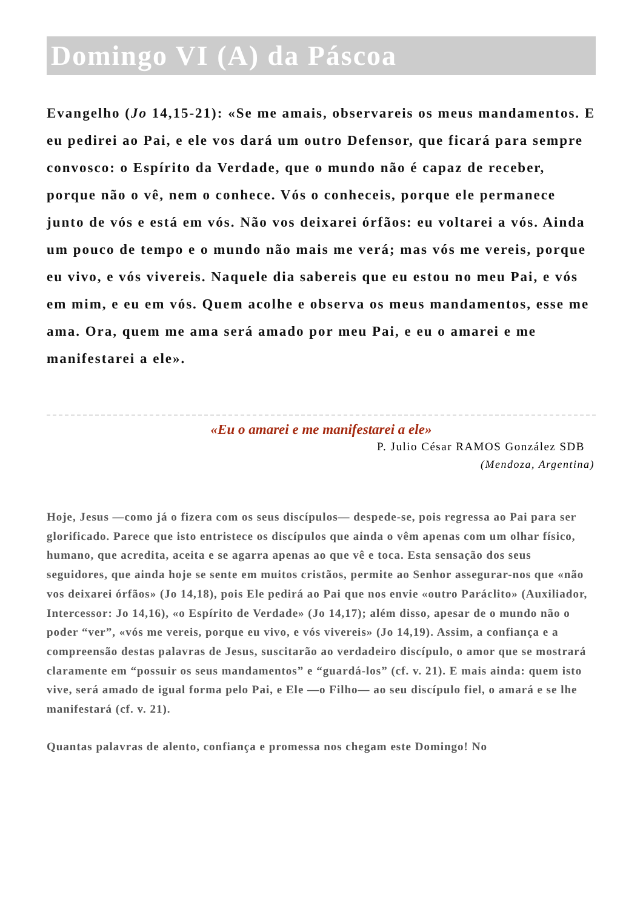Domingo VI (A) da Páscoa
Evangelho (Jo 14,15-21): «Se me amais, observareis os meus mandamentos. E eu pedirei ao Pai, e ele vos dará um outro Defensor, que ficará para sempre convosco: o Espírito da Verdade, que o mundo não é capaz de receber, porque não o vê, nem o conhece. Vós o conheceis, porque ele permanece junto de vós e está em vós. Não vos deixarei órfãos: eu voltarei a vós. Ainda um pouco de tempo e o mundo não mais me verá; mas vós me vereis, porque eu vivo, e vós vivereis. Naquele dia sabereis que eu estou no meu Pai, e vós em mim, e eu em vós. Quem acolhe e observa os meus mandamentos, esse me ama. Ora, quem me ama será amado por meu Pai, e eu o amarei e me manifestarei a ele».
«Eu o amarei e me manifestarei a ele»
P. Julio César RAMOS González SDB
(Mendoza, Argentina)
Hoje, Jesus —como já o fizera com os seus discípulos— despede-se, pois regressa ao Pai para ser glorificado. Parece que isto entristece os discípulos que ainda o vêm apenas com um olhar físico, humano, que acredita, aceita e se agarra apenas ao que vê e toca. Esta sensação dos seus seguidores, que ainda hoje se sente em muitos cristãos, permite ao Senhor assegurar-nos que «não vos deixarei órfãos» (Jo 14,18), pois Ele pedirá ao Pai que nos envie «outro Paráclito» (Auxiliador, Intercessor: Jo 14,16), «o Espírito de Verdade» (Jo 14,17); além disso, apesar de o mundo não o poder “ver”, «vós me vereis, porque eu vivo, e vós vivereis» (Jo 14,19). Assim, a confiança e a compreensão destas palavras de Jesus, suscitarão ao verdadeiro discípulo, o amor que se mostrará claramente em “possuir os seus mandamentos” e “guardá-los” (cf. v. 21). E mais ainda: quem isto vive, será amado de igual forma pelo Pai, e Ele —o Filho— ao seu discípulo fiel, o amará e se lhe manifestará (cf. v. 21).
Quantas palavras de alento, confiança e promessa nos chegam este Domingo! No